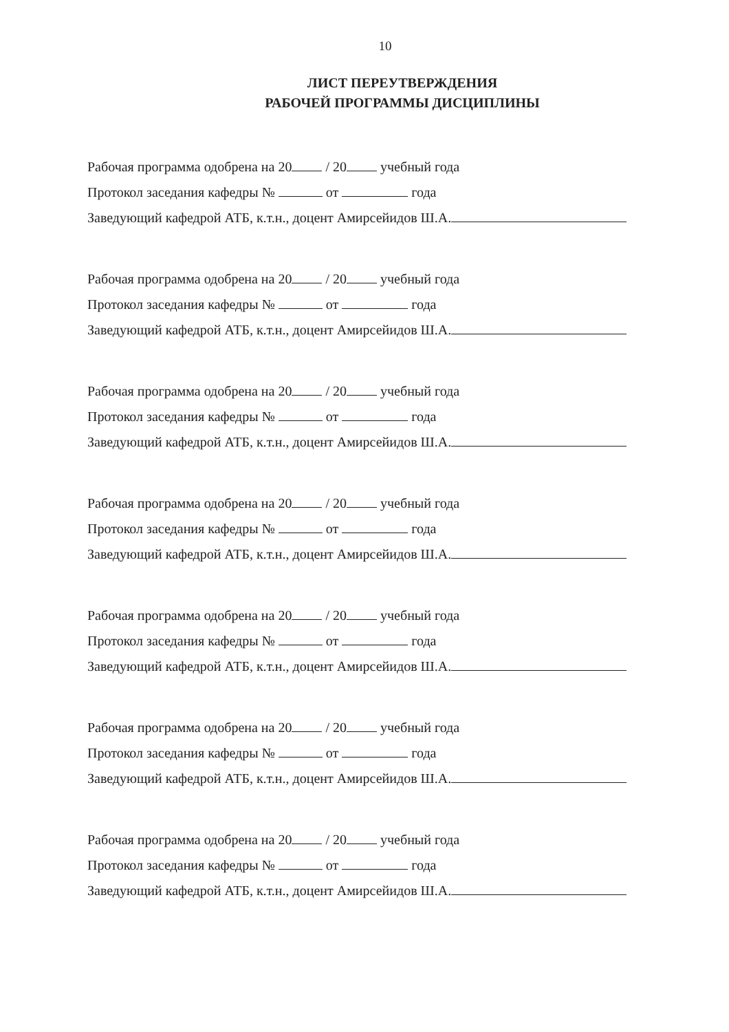10
ЛИСТ ПЕРЕУТВЕРЖДЕНИЯ
РАБОЧЕЙ ПРОГРАММЫ ДИСЦИПЛИНЫ
Рабочая программа одобрена на 20 / 20 учебный года
Протокол заседания кафедры № от года
Заведующий кафедрой АТБ, к.т.н., доцент Амирсейидов Ш.А.
Рабочая программа одобрена на 20 / 20 учебный года
Протокол заседания кафедры № от года
Заведующий кафедрой АТБ, к.т.н., доцент Амирсейидов Ш.А.
Рабочая программа одобрена на 20 / 20 учебный года
Протокол заседания кафедры № от года
Заведующий кафедрой АТБ, к.т.н., доцент Амирсейидов Ш.А.
Рабочая программа одобрена на 20 / 20 учебный года
Протокол заседания кафедры № от года
Заведующий кафедрой АТБ, к.т.н., доцент Амирсейидов Ш.А.
Рабочая программа одобрена на 20 / 20 учебный года
Протокол заседания кафедры № от года
Заведующий кафедрой АТБ, к.т.н., доцент Амирсейидов Ш.А.
Рабочая программа одобрена на 20 / 20 учебный года
Протокол заседания кафедры № от года
Заведующий кафедрой АТБ, к.т.н., доцент Амирсейидов Ш.А.
Рабочая программа одобрена на 20 / 20 учебный года
Протокол заседания кафедры № от года
Заведующий кафедрой АТБ, к.т.н., доцент Амирсейидов Ш.А.